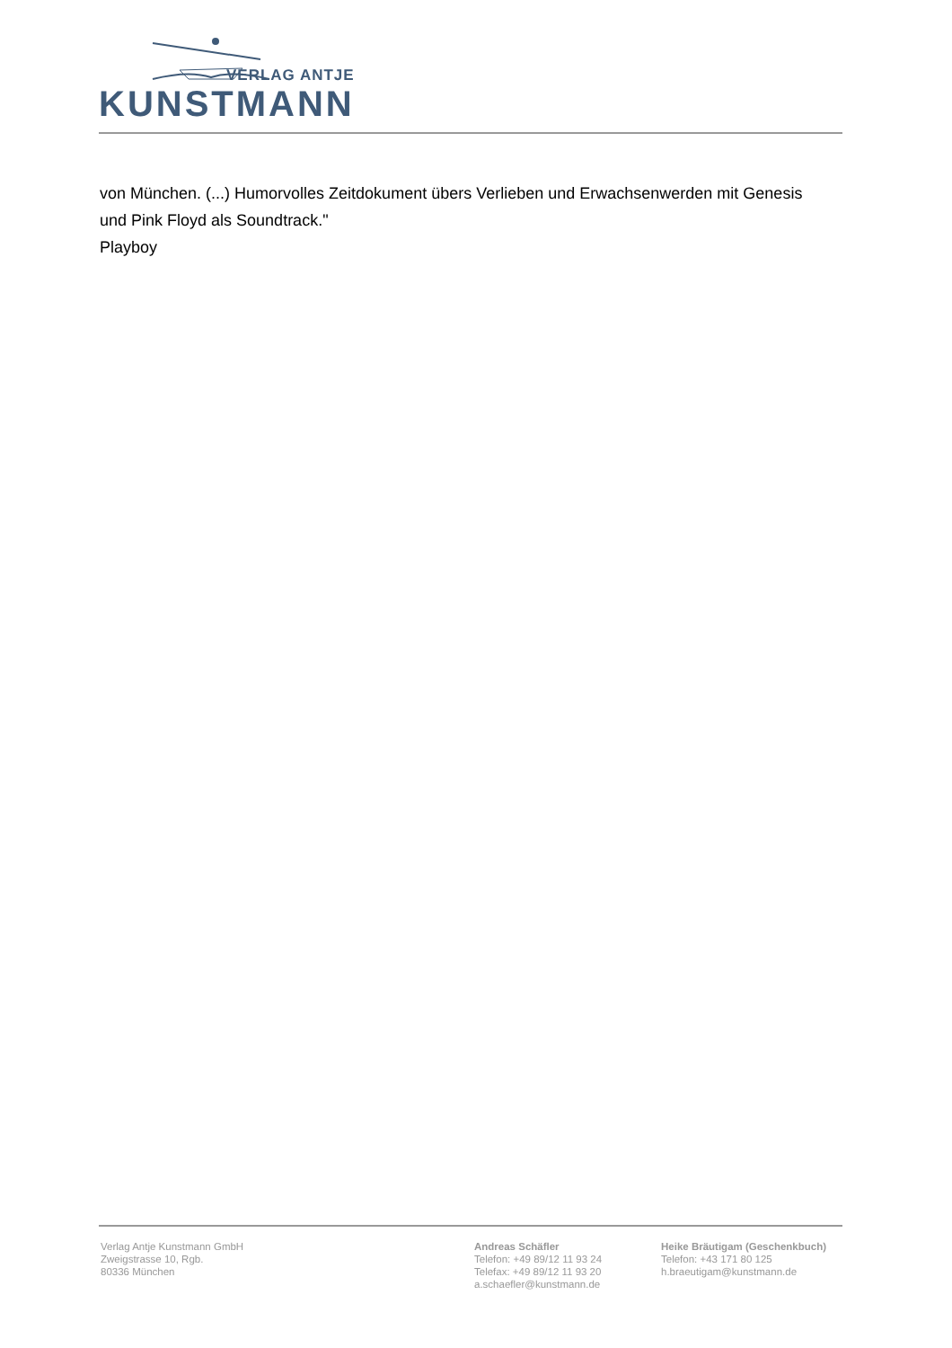VERLAG ANTJE
KUNSTMANN
von München. (...) Humorvolles Zeitdokument übers Verlieben und Erwachsenwerden mit Genesis
und Pink Floyd als Soundtrack."
Playboy
Verlag Antje Kunstmann GmbH
Zweigstrasse 10, Rgb.
80336 München
Andreas Schäfler
Telefon: +49 89/12 11 93 24
Telefax: +49 89/12 11 93 20
a.schaefler@kunstmann.de
Heike Bräutigam (Geschenkbuch)
Telefon: +43 171 80 125
h.braeutigam@kunstmann.de